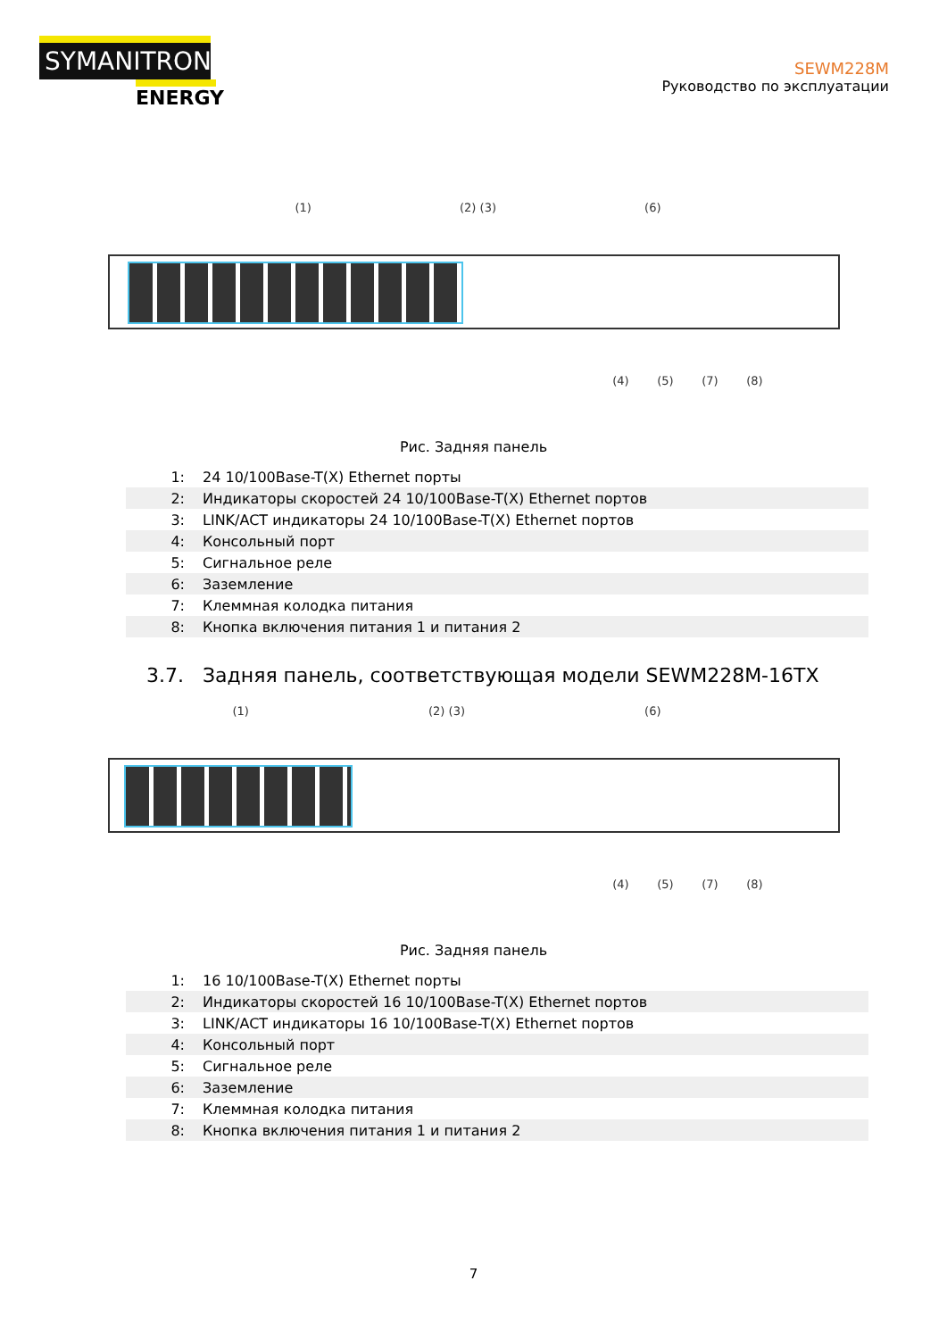SYMANITRON
ENERGY
SEWM228M
Руководство по эксплуатации
(1) (2) (3) (6)
(4) (5) (7) (8)
Рис. Задняя панель
| 1: | 24 10/100Base-T(X) Ethernet порты |
| 2: | Индикаторы скоростей 24 10/100Base-T(X) Ethernet портов |
| 3: | LINK/ACT индикаторы 24 10/100Base-T(X) Ethernet портов |
| 4: | Консольный порт |
| 5: | Сигнальное реле |
| 6: | Заземление |
| 7: | Клеммная колодка питания |
| 8: | Кнопка включения питания 1 и питания 2 |
3.7. Задняя панель, соответствующая модели SEWM228M-16TX
(1) (2) (3) (6)
(4) (5) (7) (8)
Рис. Задняя панель
| 1: | 16 10/100Base-T(X) Ethernet порты |
| 2: | Индикаторы скоростей 16 10/100Base-T(X) Ethernet портов |
| 3: | LINK/ACT индикаторы 16 10/100Base-T(X) Ethernet портов |
| 4: | Консольный порт |
| 5: | Сигнальное реле |
| 6: | Заземление |
| 7: | Клеммная колодка питания |
| 8: | Кнопка включения питания 1 и питания 2 |
7